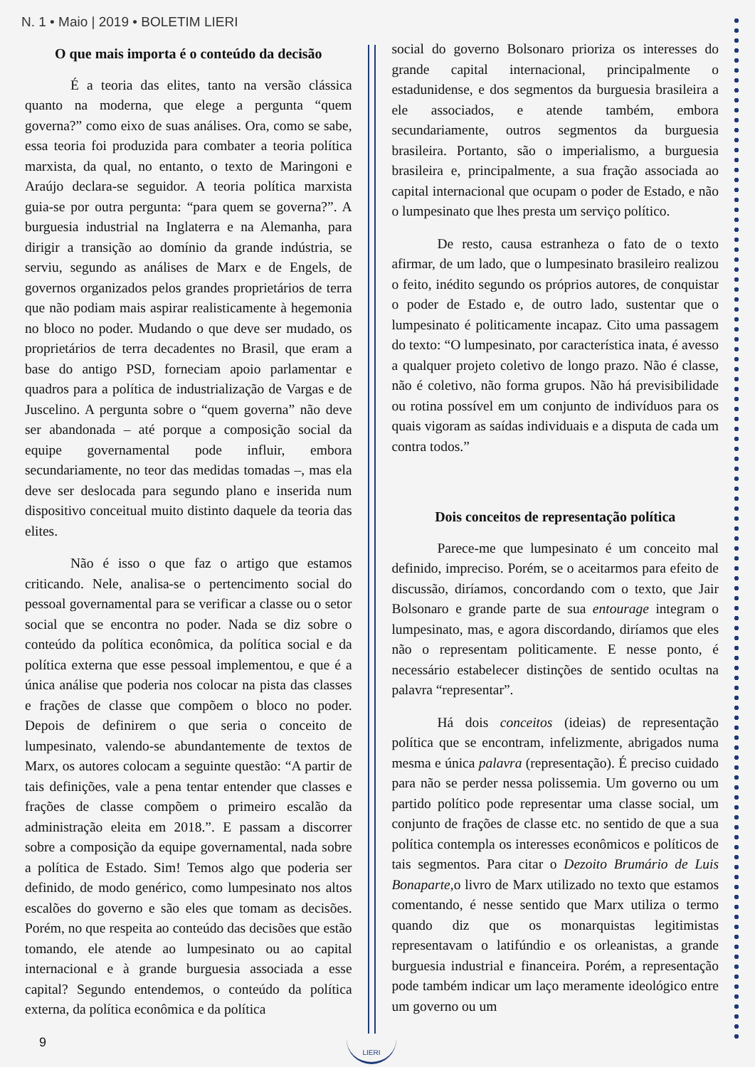N. 1 • Maio | 2019 • BOLETIM LIERI
O que mais importa é o conteúdo da decisão
É a teoria das elites, tanto na versão clássica quanto na moderna, que elege a pergunta “quem governa?” como eixo de suas análises. Ora, como se sabe, essa teoria foi produzida para combater a teoria política marxista, da qual, no entanto, o texto de Maringoni e Araújo declara-se seguidor. A teoria política marxista guia-se por outra pergunta: “para quem se governa?”. A burguesia industrial na Inglaterra e na Alemanha, para dirigir a transição ao domínio da grande indústria, se serviu, segundo as análises de Marx e de Engels, de governos organizados pelos grandes proprietários de terra que não podiam mais aspirar realisticamente à hegemonia no bloco no poder. Mudando o que deve ser mudado, os proprietários de terra decadentes no Brasil, que eram a base do antigo PSD, forneciam apoio parlamentar e quadros para a política de industrialização de Vargas e de Juscelino. A pergunta sobre o “quem governa” não deve ser abandonada – até porque a composição social da equipe governamental pode influir, embora secundariamente, no teor das medidas tomadas –, mas ela deve ser deslocada para segundo plano e inserida num dispositivo conceitual muito distinto daquele da teoria das elites.
Não é isso o que faz o artigo que estamos criticando. Nele, analisa-se o pertencimento social do pessoal governamental para se verificar a classe ou o setor social que se encontra no poder. Nada se diz sobre o conteúdo da política econômica, da política social e da política externa que esse pessoal implementou, e que é a única análise que poderia nos colocar na pista das classes e frações de classe que compõem o bloco no poder. Depois de definirem o que seria o conceito de lumpesinato, valendo-se abundantemente de textos de Marx, os autores colocam a seguinte questão: “A partir de tais definições, vale a pena tentar entender que classes e frações de classe compõem o primeiro escalão da administração eleita em 2018.”. E passam a discorrer sobre a composição da equipe governamental, nada sobre a política de Estado. Sim! Temos algo que poderia ser definido, de modo genérico, como lumpesinato nos altos escalões do governo e são eles que tomam as decisões. Porém, no que respeita ao conteúdo das decisões que estão tomando, ele atende ao lumpesinato ou ao capital internacional e à grande burguesia associada a esse capital? Segundo entendemos, o conteúdo da política externa, da política econômica e da política
social do governo Bolsonaro prioriza os interesses do grande capital internacional, principalmente o estadunidense, e dos segmentos da burguesia brasileira a ele associados, e atende também, embora secundariamente, outros segmentos da burguesia brasileira. Portanto, são o imperialismo, a burguesia brasileira e, principalmente, a sua fração associada ao capital internacional que ocupam o poder de Estado, e não o lumpesinato que lhes presta um serviço político.
De resto, causa estranheza o fato de o texto afirmar, de um lado, que o lumpesinato brasileiro realizou o feito, inédito segundo os próprios autores, de conquistar o poder de Estado e, de outro lado, sustentar que o lumpesinato é politicamente incapaz. Cito uma passagem do texto: “O lumpesinato, por característica inata, é avesso a qualquer projeto coletivo de longo prazo. Não é classe, não é coletivo, não forma grupos. Não há previsibilidade ou rotina possível em um conjunto de indivíduos para os quais vigoram as saídas individuais e a disputa de cada um contra todos.”
Dois conceitos de representação política
Parece-me que lumpesinato é um conceito mal definido, impreciso. Porém, se o aceitarmos para efeito de discussão, diríamos, concordando com o texto, que Jair Bolsonaro e grande parte de sua entourage integram o lumpesinato, mas, e agora discordando, diríamos que eles não o representam politicamente. E nesse ponto, é necessário estabelecer distinções de sentido ocultas na palavra “representar”.
Há dois conceitos (ideias) de representação política que se encontram, infelizmente, abrigados numa mesma e única palavra (representação). É preciso cuidado para não se perder nessa polissemia. Um governo ou um partido político pode representar uma classe social, um conjunto de frações de classe etc. no sentido de que a sua política contempla os interesses econômicos e políticos de tais segmentos. Para citar o Dezoito Brumário de Luis Bonaparte, o livro de Marx utilizado no texto que estamos comentando, é nesse sentido que Marx utiliza o termo quando diz que os monarquistas legitimistas representavam o latifúndio e os orleanistas, a grande burguesia industrial e financeira. Porém, a representação pode também indicar um laço meramente ideológico entre um governo ou um
9
LIERI